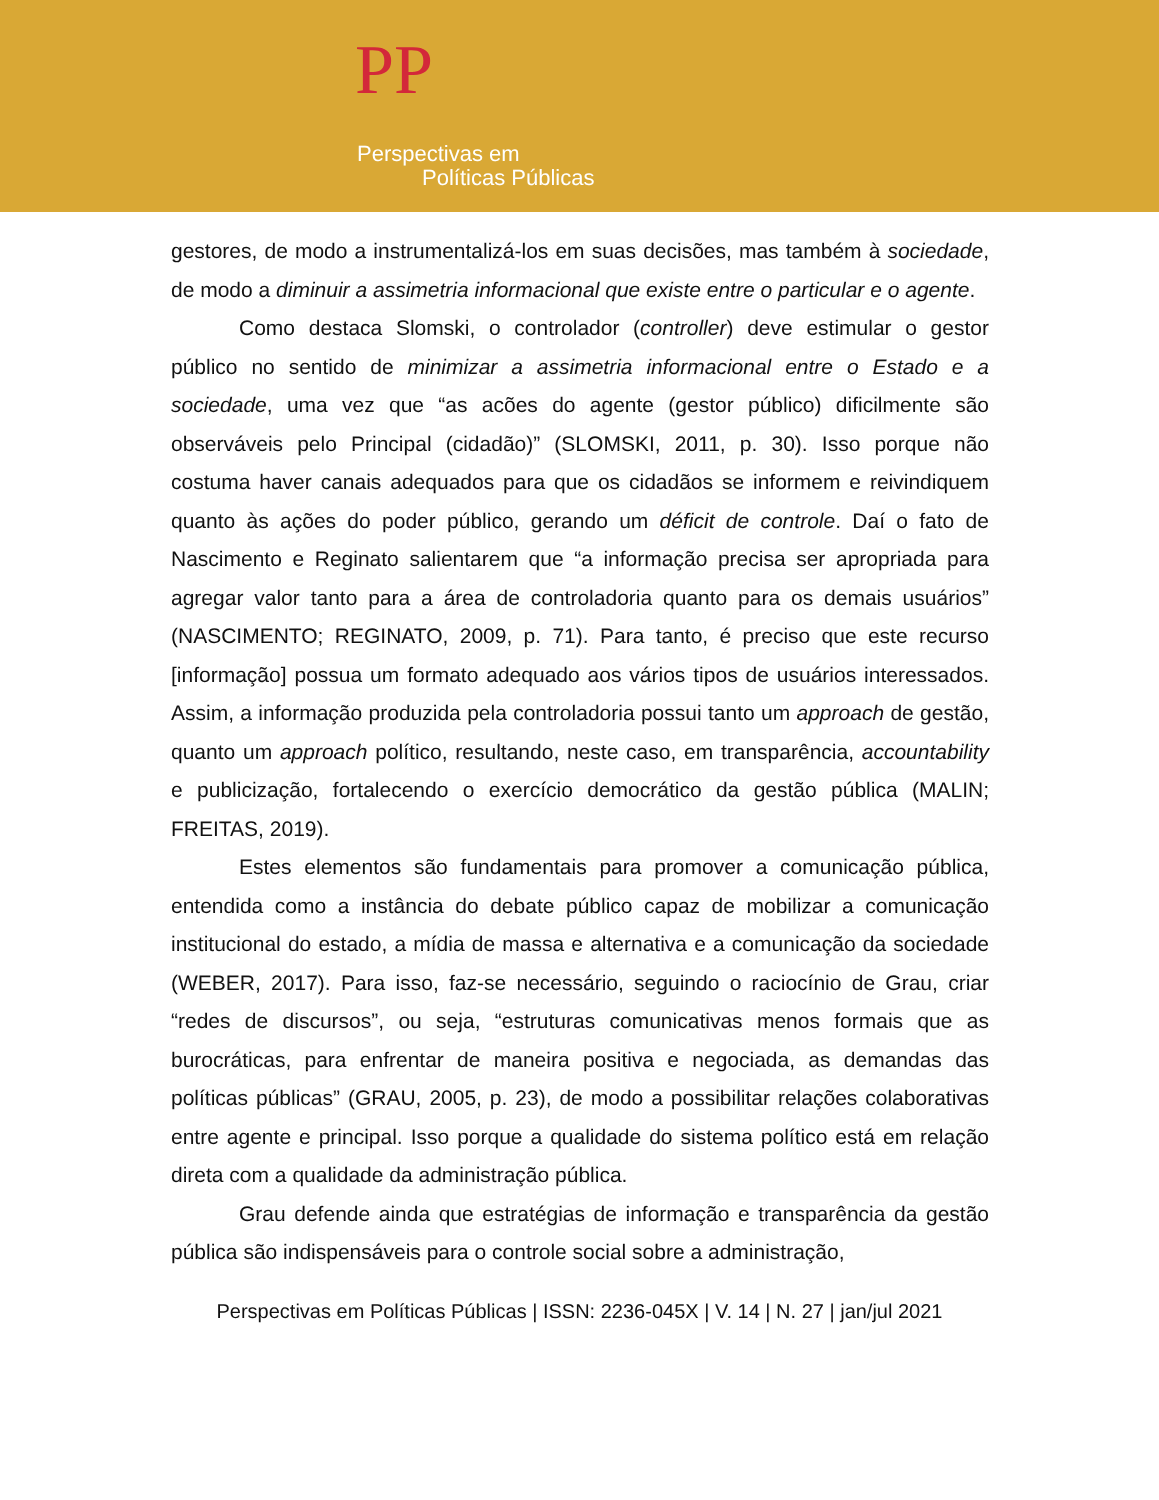PP
Perspectivas em
Políticas Públicas
gestores, de modo a instrumentalizá-los em suas decisões, mas também à sociedade, de modo a diminuir a assimetria informacional que existe entre o particular e o agente.
Como destaca Slomski, o controlador (controller) deve estimular o gestor público no sentido de minimizar a assimetria informacional entre o Estado e a sociedade, uma vez que “as acões do agente (gestor público) dificilmente são observáveis pelo Principal (cidadão)” (SLOMSKI, 2011, p. 30). Isso porque não costuma haver canais adequados para que os cidadãos se informem e reivindiquem quanto às ações do poder público, gerando um déficit de controle. Daí o fato de Nascimento e Reginato salientarem que “a informação precisa ser apropriada para agregar valor tanto para a área de controladoria quanto para os demais usuários” (NASCIMENTO; REGINATO, 2009, p. 71). Para tanto, é preciso que este recurso [informação] possua um formato adequado aos vários tipos de usuários interessados. Assim, a informação produzida pela controladoria possui tanto um approach de gestão, quanto um approach político, resultando, neste caso, em transparência, accountability e publicização, fortalecendo o exercício democrático da gestão pública (MALIN; FREITAS, 2019).
Estes elementos são fundamentais para promover a comunicação pública, entendida como a instância do debate público capaz de mobilizar a comunicação institucional do estado, a mídia de massa e alternativa e a comunicação da sociedade (WEBER, 2017). Para isso, faz-se necessário, seguindo o raciocínio de Grau, criar “redes de discursos”, ou seja, “estruturas comunicativas menos formais que as burocráticas, para enfrentar de maneira positiva e negociada, as demandas das políticas públicas” (GRAU, 2005, p. 23), de modo a possibilitar relações colaborativas entre agente e principal. Isso porque a qualidade do sistema político está em relação direta com a qualidade da administração pública.
Grau defende ainda que estratégias de informação e transparência da gestão pública são indispensáveis para o controle social sobre a administração,
Perspectivas em Políticas Públicas | ISSN: 2236-045X | V. 14 | N. 27 | jan/jul 2021